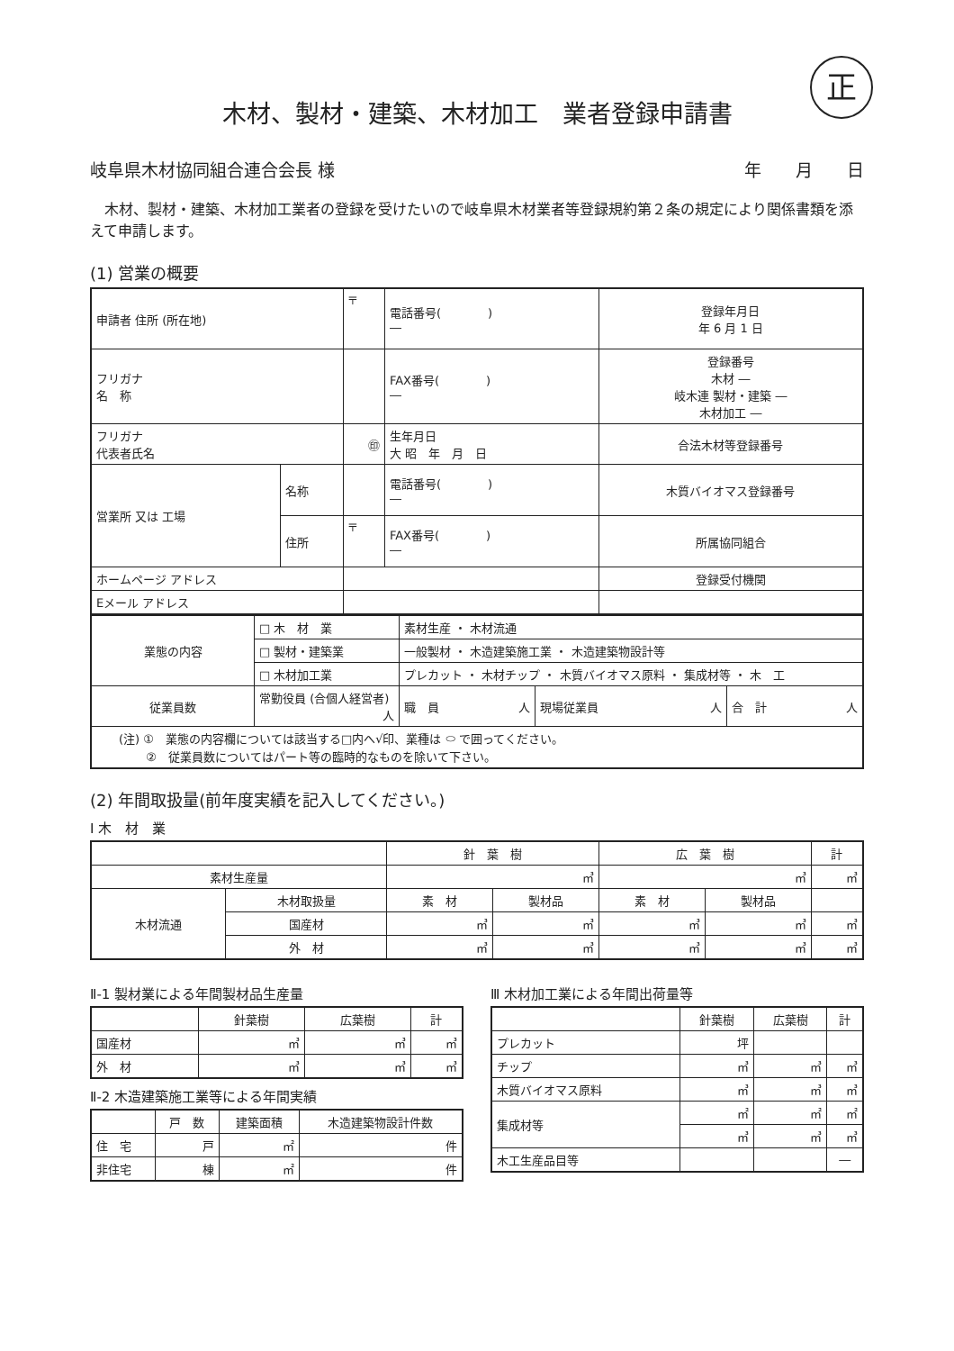正
木材、製材・建築、木材加工　業者登録申請書
岐阜県木材協同組合連合会長 様 年　　月　　日
木材、製材・建築、木材加工業者の登録を受けたいので岐阜県木材業者等登録規約第２条の規定により関係書類を添えて申請します。
(1) 営業の概要
| 申請者 住所 (所在地) | | 〒 | 電話番号( ) ― | 登録年月日 年 6 月 1 日 |
| フリガナ 名 称 | | | FAX番号( ) ― | 登録番号 木材 ― 岐木連 製材・建築 ― 木材加工 ― |
| フリガナ 代表者氏名 | | ㊞ | 生年月日 大 昭 年 月 日 | 合法木材等登録番号 |
| 営業所 又は 工場 | 名称 | | 電話番号( ) ― | 木質バイオマス登録番号 |
| | 住所 | 〒 | FAX番号( ) ― | 所属協同組合 |
| ホームページ アドレス | | | | 登録受付機関 |
| Eメール アドレス | | | | |
| 業態の内容 | □ 木 材 業 | 素材生産 ・ 木材流通 | | |
| | □ 製材・建築業 | 一般製材 ・ 木造建築施工業 ・ 木造建築物設計等 | | |
| | □ 木材加工業 | プレカット ・ 木材チップ ・ 木質バイオマス原料 ・ 集成材等 ・ 木 工 | | |
| 従業員数 | 常勤役員 (合個人経営者) 人 | 職 員 人 | 現場従業員 人 | 合 計 人 |
| (注) ① 業態の内容欄については該当する□内へ√印、業種は ⬭ で囲ってください。 ② 従業員数についてはパート等の臨時的なものを除いて下さい。 | | | | |
(2) 年間取扱量(前年度実績を記入してください。)
Ⅰ 木　材　業
| | | 針 葉 樹 | | 広 葉 樹 | | 計 |
| --- | --- | --- | --- | --- | --- | --- |
| 素材生産量 | | ㎥ | | ㎥ | | ㎥ |
| 木材流通 | 木材取扱量 | 素 材 | 製材品 | 素 材 | 製材品 | |
| | 国産材 | ㎥ | ㎥ | ㎥ | ㎥ | ㎥ |
| | 外 材 | ㎥ | ㎥ | ㎥ | ㎥ | ㎥ |
Ⅱ-1 製材業による年間製材品生産量
| | 針葉樹 | 広葉樹 | 計 |
| --- | --- | --- | --- |
| 国産材 | ㎥ | ㎥ | ㎥ |
| 外 材 | ㎥ | ㎥ | ㎥ |
Ⅱ-2 木造建築施工業等による年間実績
| | 戸 数 | 建築面積 | 木造建築物設計件数 |
| --- | --- | --- | --- |
| 住 宅 | 戸 | ㎡ | 件 |
| 非住宅 | 棟 | ㎡ | 件 |
Ⅲ 木材加工業による年間出荷量等
| | 針葉樹 | 広葉樹 | 計 |
| --- | --- | --- | --- |
| プレカット | 坪 | | |
| チップ | ㎥ | ㎥ | ㎥ |
| 木質バイオマス原料 | ㎥ | ㎥ | ㎥ |
| 集成材等 | ㎡ | ㎡ | ㎡ |
| | ㎥ | ㎥ | ㎥ |
| 木工生産品目等 | | | ― |